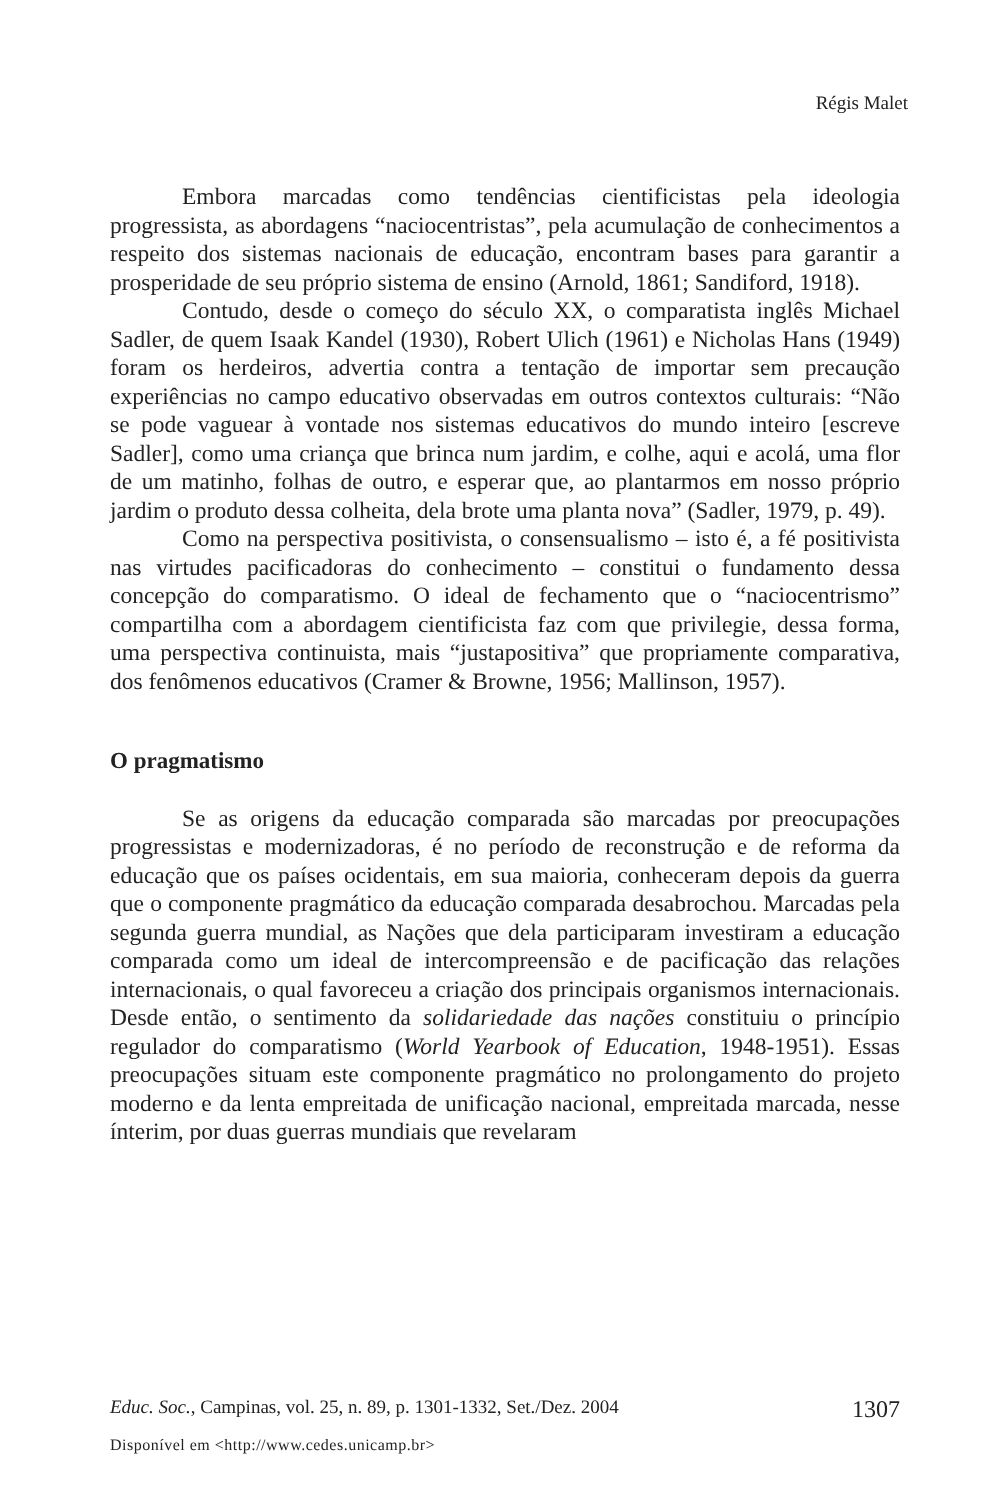Régis Malet
Embora marcadas como tendências cientificistas pela ideologia progressista, as abordagens “naciocentristas”, pela acumulação de conhecimentos a respeito dos sistemas nacionais de educação, encontram bases para garantir a prosperidade de seu próprio sistema de ensino (Arnold, 1861; Sandiford, 1918).
Contudo, desde o começo do século XX, o comparatista inglês Michael Sadler, de quem Isaak Kandel (1930), Robert Ulich (1961) e Nicholas Hans (1949) foram os herdeiros, advertia contra a tentação de importar sem precaução experiências no campo educativo observadas em outros contextos culturais: “Não se pode vaguear à vontade nos sistemas educativos do mundo inteiro [escreve Sadler], como uma criança que brinca num jardim, e colhe, aqui e acolá, uma flor de um matinho, folhas de outro, e esperar que, ao plantarmos em nosso próprio jardim o produto dessa colheita, dela brote uma planta nova” (Sadler, 1979, p. 49).
Como na perspectiva positivista, o consensualismo – isto é, a fé positivista nas virtudes pacificadoras do conhecimento – constitui o fundamento dessa concepção do comparatismo. O ideal de fechamento que o “naciocentrismo” compartilha com a abordagem cientificista faz com que privilegie, dessa forma, uma perspectiva continuista, mais “justapositiva” que propriamente comparativa, dos fenômenos educativos (Cramer & Browne, 1956; Mallinson, 1957).
O pragmatismo
Se as origens da educação comparada são marcadas por preocupações progressistas e modernizadoras, é no período de reconstrução e de reforma da educação que os países ocidentais, em sua maioria, conheceram depois da guerra que o componente pragmático da educação comparada desabrochou. Marcadas pela segunda guerra mundial, as Nações que dela participaram investiram a educação comparada como um ideal de intercompreensão e de pacificação das relações internacionais, o qual favoreceu a criação dos principais organismos internacionais. Desde então, o sentimento da solidariedade das nações constituiu o princípio regulador do comparatismo (World Yearbook of Education, 1948-1951). Essas preocupações situam este componente pragmático no prolongamento do projeto moderno e da lenta empreitada de unificação nacional, empreitada marcada, nesse ínterim, por duas guerras mundiais que revelaram
Educ. Soc., Campinas, vol. 25, n. 89, p. 1301-1332, Set./Dez. 2004 1307
Disponível em <http://www.cedes.unicamp.br>